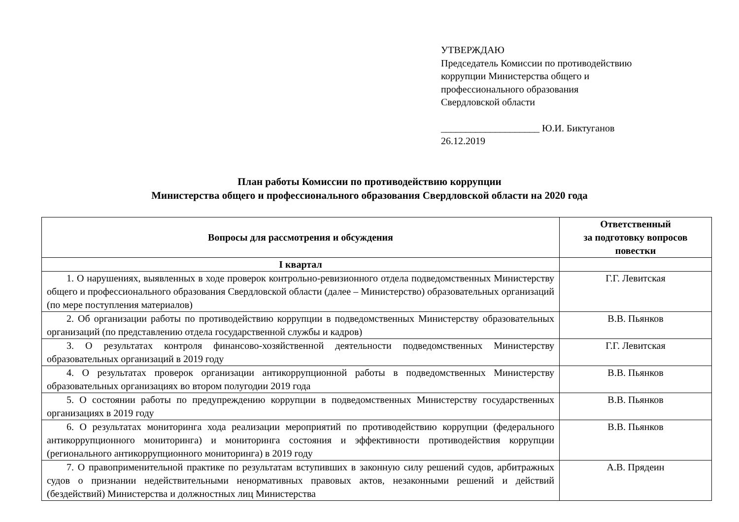УТВЕРЖДАЮ
Председатель Комиссии по противодействию
коррупции Министерства общего и
профессионального образования
Свердловской области
____________________ Ю.И. Биктуганов
26.12.2019
План работы Комиссии по противодействию коррупции
Министерства общего и профессионального образования Свердловской области на 2020 года
| Вопросы для рассмотрения и обсуждения | Ответственный за подготовку вопросов повестки |
| --- | --- |
| I квартал | |
| 1. О нарушениях, выявленных в ходе проверок контрольно-ревизионного отдела подведомственных Министерству общего и профессионального образования Свердловской области (далее – Министерство) образовательных организаций (по мере поступления материалов) | Г.Г. Левитская |
| 2. Об организации работы по противодействию коррупции в подведомственных Министерству образовательных организаций (по представлению отдела государственной службы и кадров) | В.В. Пьянков |
| 3. О результатах контроля финансово-хозяйственной деятельности подведомственных Министерству образовательных организаций в 2019 году | Г.Г. Левитская |
| 4. О результатах проверок организации антикоррупционной работы в подведомственных Министерству образовательных организациях во втором полугодии 2019 года | В.В. Пьянков |
| 5. О состоянии работы по предупреждению коррупции в подведомственных Министерству государственных организациях в 2019 году | В.В. Пьянков |
| 6. О результатах мониторинга хода реализации мероприятий по противодействию коррупции (федерального антикоррупционного мониторинга) и мониторинга состояния и эффективности противодействия коррупции (регионального антикоррупционного мониторинга) в 2019 году | В.В. Пьянков |
| 7. О правоприменительной практике по результатам вступивших в законную силу решений судов, арбитражных судов о признании недействительными ненормативных правовых актов, незаконными решений и действий (бездействий) Министерства и должностных лиц Министерства | А.В. Прядеин |